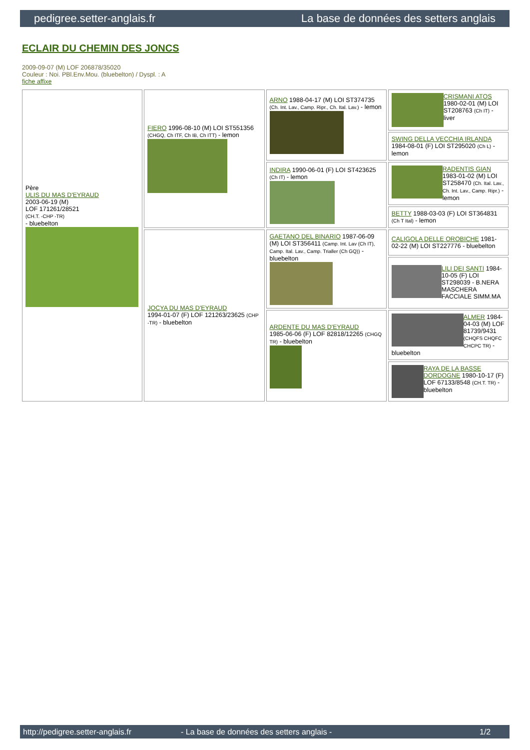pedigree.setter-anglais.fr La base de données des setters anglais
ECLAIR DU CHEMIN DES JONCS
2009-09-07 (M) LOF 206878/35020
Couleur : Noi. PBl.Env.Mou. (bluebelton) / Dyspl. : A
fiche affixe
| Père ULIS DU MAS D'EYRAUD 2003-06-19 (M) LOF 171261/28521 (CH.T. -CHP -TR) - bluebelton | FIERO 1996-08-10 (M) LOI ST551356 (CHGQ, Ch ITF, Ch IB, Ch ITT) - lemon | ARNO 1988-04-17 (M) LOI ST374735 (Ch. Int. Lav., Camp. Ripr., Ch. Ital. Lav.) - lemon | CRISMANI ATOS 1980-02-01 (M) LOI ST208763 (Ch IT) - liver |
| | | | SWING DELLA VECCHIA IRLANDA 1984-08-01 (F) LOI ST295020 (Ch L) - lemon |
| | | INDIRA 1990-06-01 (F) LOI ST423625 (Ch IT) - lemon | RADENTIS GIAN 1983-01-02 (M) LOI ST258470 (Ch. Ital. Lav., Ch. Int. Lav., Camp. Ripr.) - lemon |
| | | | BETTY 1988-03-03 (F) LOI ST364831 (Ch T Ital) - lemon |
| | JOCYA DU MAS D'EYRAUD 1994-01-07 (F) LOF 121263/23625 (CHP -TR) - bluebelton | GAETANO DEL BINARIO 1987-06-09 (M) LOI ST356411 (Camp. Int. Lav (Ch IT), Camp. Ital. Lav., Camp. Trialler (Ch GQ)) - bluebelton | CALIGOLA DELLE OROBICHE 1981-02-22 (M) LOI ST227776 - bluebelton |
| | | | LILI DEI SANTI 1984-10-05 (F) LOI ST298039 - B.NERA MASCHERA FACCIALE SIMM.MA |
| | | ARDENTE DU MAS D'EYRAUD 1985-06-06 (F) LOF 82818/12265 (CHGQ TR) - bluebelton | ALMER 1984-04-03 (M) LOF 81739/9431 (CHQFS CHQFC CHCPC TR) - bluebelton |
| | | | RAYA DE LA BASSE DORDOGNE 1980-10-17 (F) LOF 67133/8548 (CH.T. TR) - bluebelton |
http://pedigree.setter-anglais.fr - La base de données des setters anglais - 1/2